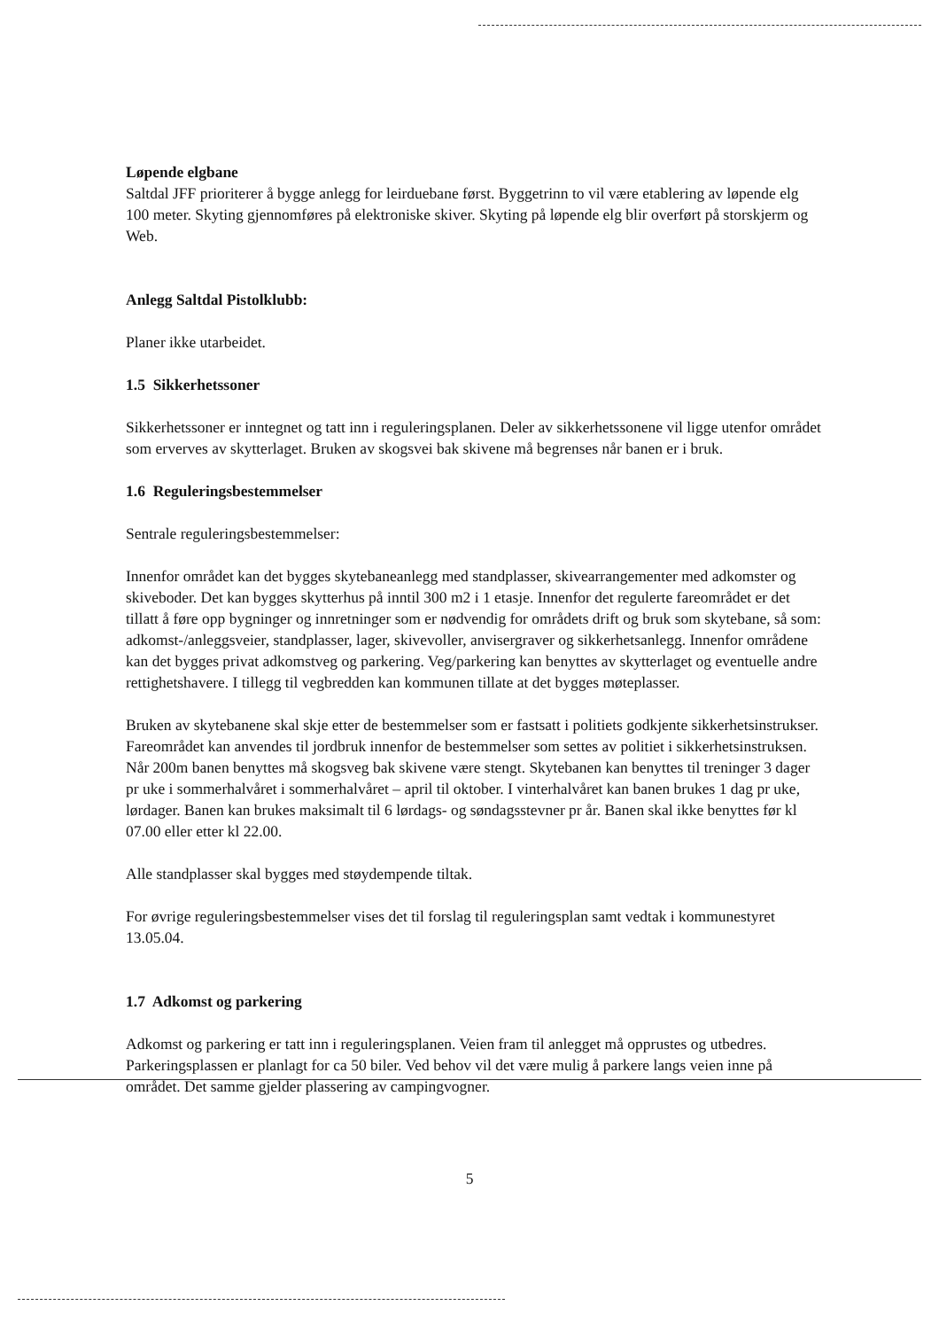Løpende elgbane
Saltdal JFF prioriterer å bygge anlegg for leirduebane først. Byggetrinn to vil være etablering av løpende elg 100 meter. Skyting gjennomføres på elektroniske skiver. Skyting på løpende elg blir overført på storskjerm og Web.
Anlegg Saltdal Pistolklubb:
Planer ikke utarbeidet.
1.5 Sikkerhetssoner
Sikkerhetssoner er inntegnet og tatt inn i reguleringsplanen. Deler av sikkerhetssonene vil ligge utenfor området som erverves av skytterlaget. Bruken av skogsvei bak skivene må begrenses når banen er i bruk.
1.6 Reguleringsbestemmelser
Sentrale reguleringsbestemmelser:
Innenfor området kan det bygges skytebaneanlegg med standplasser, skivearrangementer med adkomster og skiveboder. Det kan bygges skytterhus på inntil 300 m2 i 1 etasje. Innenfor det regulerte fareområdet er det tillatt å føre opp bygninger og innretninger som er nødvendig for områdets drift og bruk som skytebane, så som: adkomst-/anleggsveier, standplasser, lager, skivevoller, anvisergraver og sikkerhetsanlegg. Innenfor områdene kan det bygges privat adkomstveg og parkering. Veg/parkering kan benyttes av skytterlaget og eventuelle andre rettighetshavere. I tillegg til vegbredden kan kommunen tillate at det bygges møteplasser.
Bruken av skytebanene skal skje etter de bestemmelser som er fastsatt i politiets godkjente sikkerhetsinstrukser. Fareområdet kan anvendes til jordbruk innenfor de bestemmelser som settes av politiet i sikkerhetsinstruksen. Når 200m banen benyttes må skogsveg bak skivene være stengt. Skytebanen kan benyttes til treninger 3 dager pr uke i sommerhalvåret i sommerhalvåret – april til oktober. I vinterhalvåret kan banen brukes 1 dag pr uke, lørdager. Banen kan brukes maksimalt til 6 lørdags- og søndagsstevner pr år. Banen skal ikke benyttes før kl 07.00 eller etter kl 22.00.
Alle standplasser skal bygges med støydempende tiltak.
For øvrige reguleringsbestemmelser vises det til forslag til reguleringsplan samt vedtak i kommunestyret 13.05.04.
1.7 Adkomst og parkering
Adkomst og parkering er tatt inn i reguleringsplanen. Veien fram til anlegget må opprustes og utbedres. Parkeringsplassen er planlagt for ca 50 biler. Ved behov vil det være mulig å parkere langs veien inne på området. Det samme gjelder plassering av campingvogner.
5